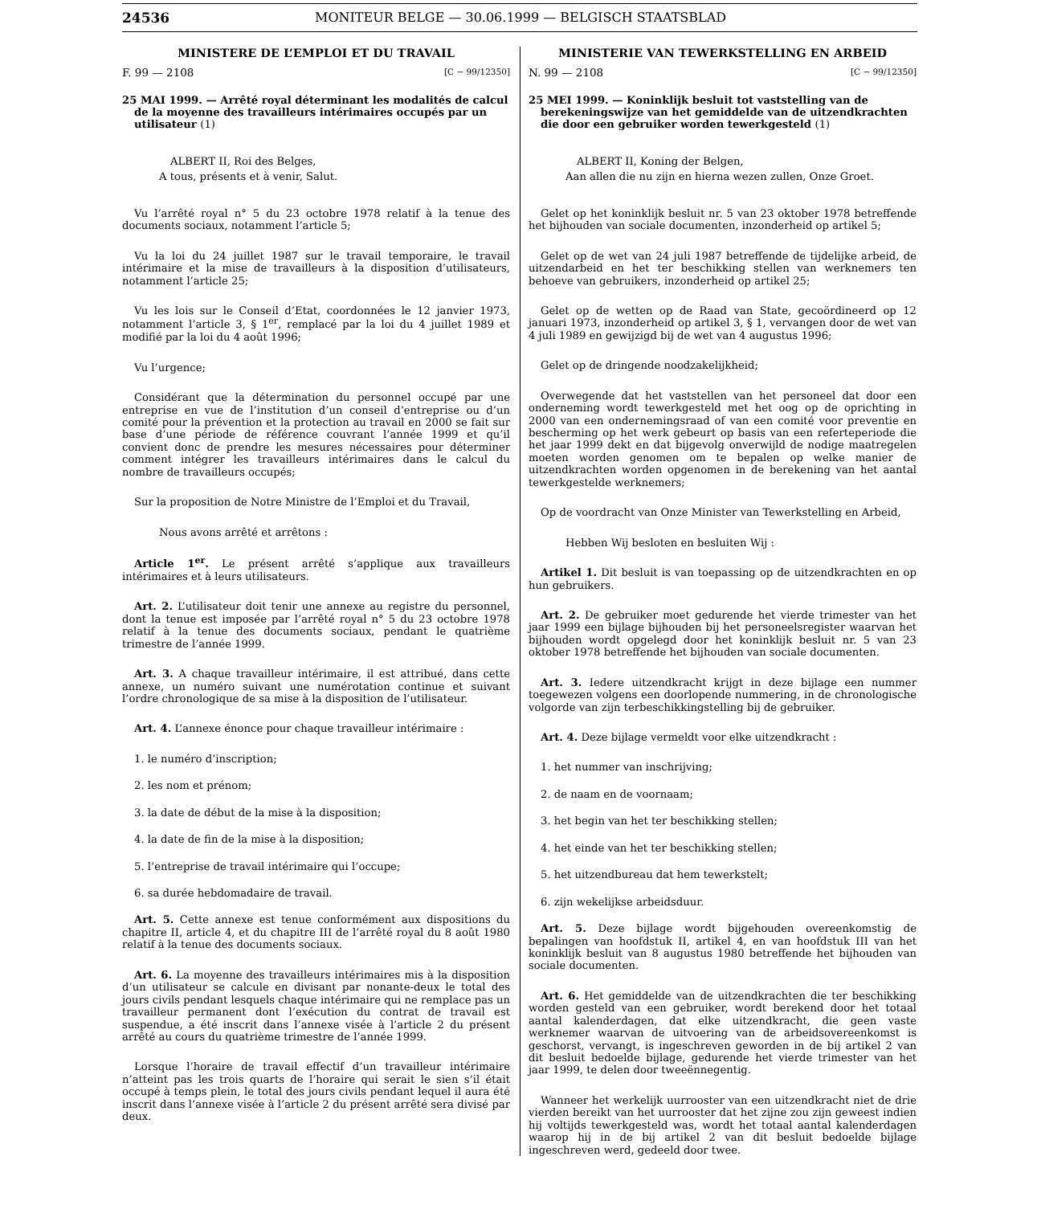24536 MONITEUR BELGE — 30.06.1999 — BELGISCH STAATSBLAD
MINISTERE DE L’EMPLOI ET DU TRAVAIL
F. 99 — 2108 [C − 99/12350]
25 MAI 1999. — Arrêté royal déterminant les modalités de calcul de la moyenne des travailleurs intérimaires occupés par un utilisateur (1)
ALBERT II, Roi des Belges,
A tous, présents et à venir, Salut.
Vu l’arrêté royal n° 5 du 23 octobre 1978 relatif à la tenue des documents sociaux, notamment l’article 5;
Vu la loi du 24 juillet 1987 sur le travail temporaire, le travail intérimaire et la mise de travailleurs à la disposition d’utilisateurs, notamment l’article 25;
Vu les lois sur le Conseil d’Etat, coordonnées le 12 janvier 1973, notamment l’article 3, § 1<sup>er</sup>, remplacé par la loi du 4 juillet 1989 et modifié par la loi du 4 août 1996;
Vu l’urgence;
Considérant que la détermination du personnel occupé par une entreprise en vue de l’institution d’un conseil d’entreprise ou d’un comité pour la prévention et la protection au travail en 2000 se fait sur base d’une période de référence couvrant l’année 1999 et qu’il convient donc de prendre les mesures nécessaires pour déterminer comment intégrer les travailleurs intérimaires dans le calcul du nombre de travailleurs occupés;
Sur la proposition de Notre Ministre de l’Emploi et du Travail,
Nous avons arrêté et arrêtons :
Article 1<sup>er</sup>. Le présent arrêté s’applique aux travailleurs intérimaires et à leurs utilisateurs.
Art. 2. L’utilisateur doit tenir une annexe au registre du personnel, dont la tenue est imposée par l’arrêté royal n° 5 du 23 octobre 1978 relatif à la tenue des documents sociaux, pendant le quatrième trimestre de l’année 1999.
Art. 3. A chaque travailleur intérimaire, il est attribué, dans cette annexe, un numéro suivant une numérotation continue et suivant l’ordre chronologique de sa mise à la disposition de l’utilisateur.
Art. 4. L’annexe énonce pour chaque travailleur intérimaire :
1. le numéro d’inscription;
2. les nom et prénom;
3. la date de début de la mise à la disposition;
4. la date de fin de la mise à la disposition;
5. l’entreprise de travail intérimaire qui l’occupe;
6. sa durée hebdomadaire de travail.
Art. 5. Cette annexe est tenue conformément aux dispositions du chapitre II, article 4, et du chapitre III de l’arrêté royal du 8 août 1980 relatif à la tenue des documents sociaux.
Art. 6. La moyenne des travailleurs intérimaires mis à la disposition d’un utilisateur se calcule en divisant par nonante-deux le total des jours civils pendant lesquels chaque intérimaire qui ne remplace pas un travailleur permanent dont l’exécution du contrat de travail est suspendue, a été inscrit dans l’annexe visée à l’article 2 du présent arrêté au cours du quatrième trimestre de l’année 1999.
Lorsque l’horaire de travail effectif d’un travailleur intérimaire n’atteint pas les trois quarts de l’horaire qui serait le sien s’il était occupé à temps plein, le total des jours civils pendant lequel il aura été inscrit dans l’annexe visée à l’article 2 du présent arrêté sera divisé par deux.
MINISTERIE VAN TEWERKSTELLING EN ARBEID
N. 99 — 2108 [C − 99/12350]
25 MEI 1999. — Koninklijk besluit tot vaststelling van de berekeningswijze van het gemiddelde van de uitzendkrachten die door een gebruiker worden tewerkgesteld (1)
ALBERT II, Koning der Belgen,
Aan allen die nu zijn en hierna wezen zullen, Onze Groet.
Gelet op het koninklijk besluit nr. 5 van 23 oktober 1978 betreffende het bijhouden van sociale documenten, inzonderheid op artikel 5;
Gelet op de wet van 24 juli 1987 betreffende de tijdelijke arbeid, de uitzendarbeid en het ter beschikking stellen van werknemers ten behoeve van gebruikers, inzonderheid op artikel 25;
Gelet op de wetten op de Raad van State, gecoördineerd op 12 januari 1973, inzonderheid op artikel 3, § 1, vervangen door de wet van 4 juli 1989 en gewijzigd bij de wet van 4 augustus 1996;
Gelet op de dringende noodzakelijkheid;
Overwegende dat het vaststellen van het personeel dat door een onderneming wordt tewerkgesteld met het oog op de oprichting in 2000 van een ondernemingsraad of van een comité voor preventie en bescherming op het werk gebeurt op basis van een referteperiode die het jaar 1999 dekt en dat bijgevolg onverwijld de nodige maatregelen moeten worden genomen om te bepalen op welke manier de uitzendkrachten worden opgenomen in de berekening van het aantal tewerkgestelde werknemers;
Op de voordracht van Onze Minister van Tewerkstelling en Arbeid,
Hebben Wij besloten en besluiten Wij :
Artikel 1. Dit besluit is van toepassing op de uitzendkrachten en op hun gebruikers.
Art. 2. De gebruiker moet gedurende het vierde trimester van het jaar 1999 een bijlage bijhouden bij het personeelsregister waarvan het bijhouden wordt opgelegd door het koninklijk besluit nr. 5 van 23 oktober 1978 betreffende het bijhouden van sociale documenten.
Art. 3. Iedere uitzendkracht krijgt in deze bijlage een nummer toegewezen volgens een doorlopende nummering, in de chronologische volgorde van zijn terbeschikkingstelling bij de gebruiker.
Art. 4. Deze bijlage vermeldt voor elke uitzendkracht :
1. het nummer van inschrijving;
2. de naam en de voornaam;
3. het begin van het ter beschikking stellen;
4. het einde van het ter beschikking stellen;
5. het uitzendbureau dat hem tewerkstelt;
6. zijn wekelijkse arbeidsduur.
Art. 5. Deze bijlage wordt bijgehouden overeenkomstig de bepalingen van hoofdstuk II, artikel 4, en van hoofdstuk III van het koninklijk besluit van 8 augustus 1980 betreffende het bijhouden van sociale documenten.
Art. 6. Het gemiddelde van de uitzendkrachten die ter beschikking worden gesteld van een gebruiker, wordt berekend door het totaal aantal kalenderdagen, dat elke uitzendkracht, die geen vaste werknemer waarvan de uitvoering van de arbeidsovereenkomst is geschorst, vervangt, is ingeschreven geworden in de bij artikel 2 van dit besluit bedoelde bijlage, gedurende het vierde trimester van het jaar 1999, te delen door tweeënnegentig.
Wanneer het werkelijk uurrooster van een uitzendkracht niet de drie vierden bereikt van het uurrooster dat het zijne zou zijn geweest indien hij voltijds tewerkgesteld was, wordt het totaal aantal kalenderdagen waarop hij in de bij artikel 2 van dit besluit bedoelde bijlage ingeschreven werd, gedeeld door twee.